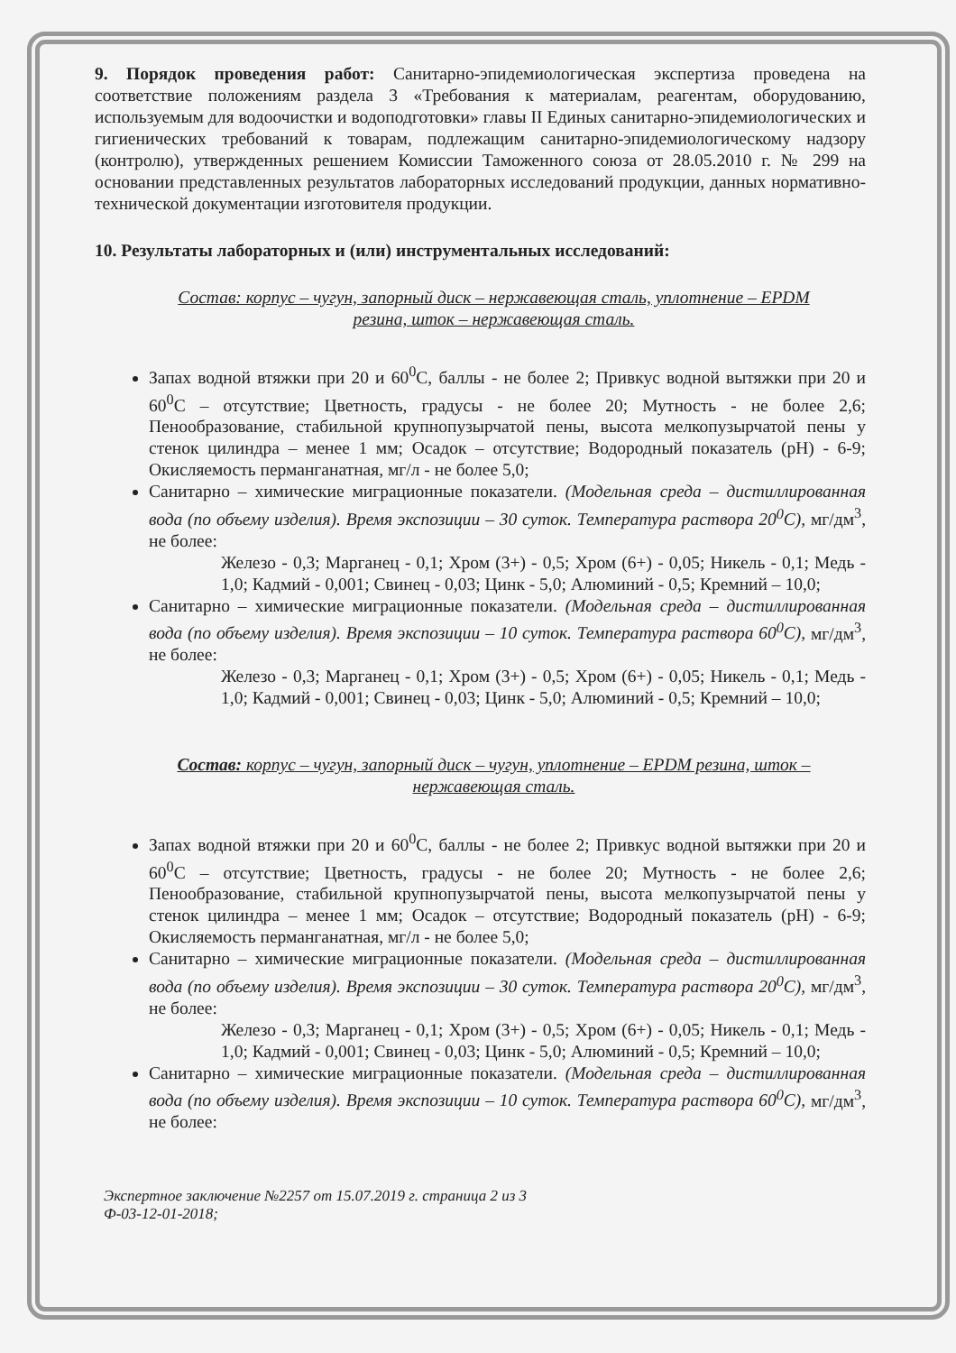9. Порядок проведения работ: Санитарно-эпидемиологическая экспертиза проведена на соответствие положениям раздела 3 «Требования к материалам, реагентам, оборудованию, используемым для водоочистки и водоподготовки» главы II Единых санитарно-эпидемиологических и гигиенических требований к товарам, подлежащим санитарно-эпидемиологическому надзору (контролю), утвержденных решением Комиссии Таможенного союза от 28.05.2010 г. № 299 на основании представленных результатов лабораторных исследований продукции, данных нормативно-технической документации изготовителя продукции.
10. Результаты лабораторных и (или) инструментальных исследований:
Состав: корпус – чугун, запорный диск – нержавеющая сталь, уплотнение – EPDM резина, шток – нержавеющая сталь.
Запах водной втяжки при 20 и 60<sup>0</sup>С, баллы - не более 2; Привкус водной вытяжки при 20 и 60<sup>0</sup>С – отсутствие; Цветность, градусы - не более 20; Мутность - не более 2,6; Пенообразование, стабильной крупнопузырчатой пены, высота мелкопузырчатой пены у стенок цилиндра – менее 1 мм; Осадок – отсутствие; Водородный показатель (pH) - 6-9; Окисляемость перманганатная, мг/л - не более 5,0;
Санитарно – химические миграционные показатели. (Модельная среда – дистиллированная вода (по объему изделия). Время экспозиции – 30 суток. Температура раствора 20<sup>0</sup>С), мг/дм<sup>3</sup>, не более:
Железо - 0,3; Марганец - 0,1; Хром (3+) - 0,5; Хром (6+) - 0,05; Никель - 0,1; Медь - 1,0; Кадмий - 0,001; Свинец - 0,03; Цинк - 5,0; Алюминий - 0,5; Кремний – 10,0;
Санитарно – химические миграционные показатели. (Модельная среда – дистиллированная вода (по объему изделия). Время экспозиции – 10 суток. Температура раствора 60<sup>0</sup>С), мг/дм<sup>3</sup>, не более:
Железо - 0,3; Марганец - 0,1; Хром (3+) - 0,5; Хром (6+) - 0,05; Никель - 0,1; Медь - 1,0; Кадмий - 0,001; Свинец - 0,03; Цинк - 5,0; Алюминий - 0,5; Кремний – 10,0;
Состав: корпус – чугун, запорный диск – чугун, уплотнение – EPDM резина, шток – нержавеющая сталь.
Запах водной втяжки при 20 и 60<sup>0</sup>С, баллы - не более 2; Привкус водной вытяжки при 20 и 60<sup>0</sup>С – отсутствие; Цветность, градусы - не более 20; Мутность - не более 2,6; Пенообразование, стабильной крупнопузырчатой пены, высота мелкопузырчатой пены у стенок цилиндра – менее 1 мм; Осадок – отсутствие; Водородный показатель (pH) - 6-9; Окисляемость перманганатная, мг/л - не более 5,0;
Санитарно – химические миграционные показатели. (Модельная среда – дистиллированная вода (по объему изделия). Время экспозиции – 30 суток. Температура раствора 20<sup>0</sup>С), мг/дм<sup>3</sup>, не более:
Железо - 0,3; Марганец - 0,1; Хром (3+) - 0,5; Хром (6+) - 0,05; Никель - 0,1; Медь - 1,0; Кадмий - 0,001; Свинец - 0,03; Цинк - 5,0; Алюминий - 0,5; Кремний – 10,0;
Санитарно – химические миграционные показатели. (Модельная среда – дистиллированная вода (по объему изделия). Время экспозиции – 10 суток. Температура раствора 60<sup>0</sup>С), мг/дм<sup>3</sup>, не более:
Экспертное заключение №2257 от 15.07.2019 г. страница 2 из 3
Ф-03-12-01-2018;